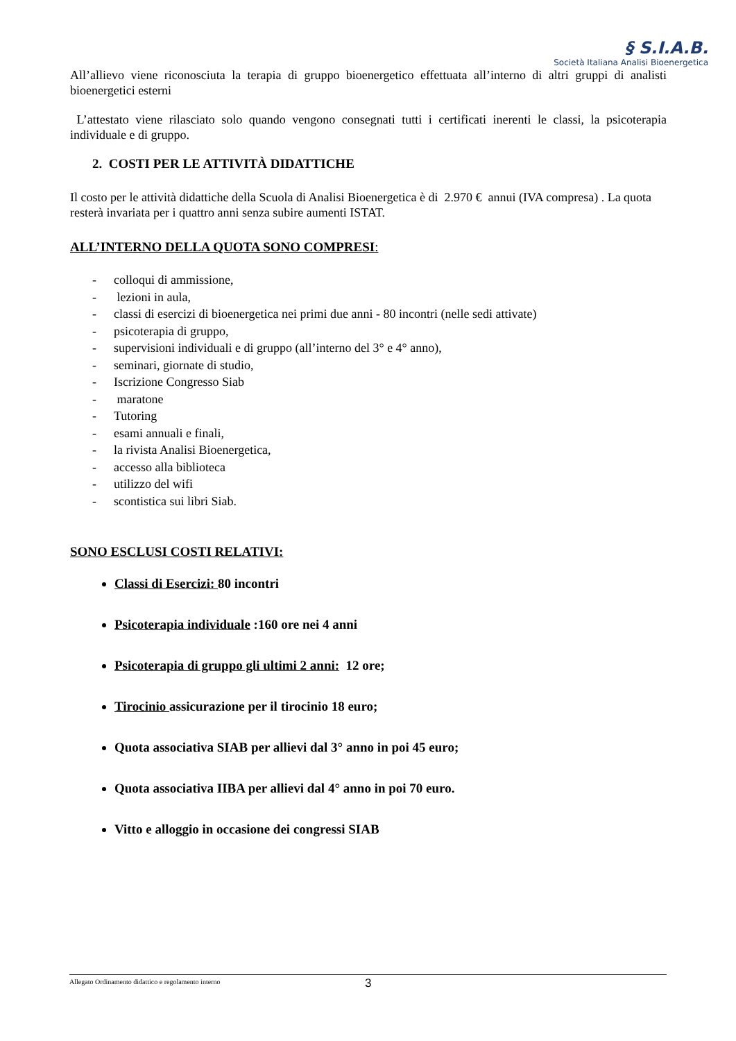§ S.I.A.B.
Società Italiana Analisi Bioenergetica
All’allievo viene riconosciuta la terapia di gruppo bioenergetico effettuata all’interno di altri gruppi di analisti bioenergetici esterni
L’attestato viene rilasciato solo quando vengono consegnati tutti i certificati inerenti le classi, la psicoterapia individuale e di gruppo.
2. COSTI PER LE ATTIVITÀ DIDATTICHE
Il costo per le attività didattiche della Scuola di Analisi Bioenergetica è di 2.970 € annui (IVA compresa) . La quota resterà invariata per i quattro anni senza subire aumenti ISTAT.
ALL’INTERNO DELLA QUOTA SONO COMPRESI:
- colloqui di ammissione,
- lezioni in aula,
- classi di esercizi di bioenergetica nei primi due anni - 80 incontri (nelle sedi attivate)
- psicoterapia di gruppo,
- supervisioni individuali e di gruppo (all’interno del 3° e 4° anno),
- seminari, giornate di studio,
- Iscrizione Congresso Siab
- maratone
- Tutoring
- esami annuali e finali,
- la rivista Analisi Bioenergetica,
- accesso alla biblioteca
- utilizzo del wifi
- scontistica sui libri Siab.
SONO ESCLUSI COSTI RELATIVI:
Classi di Esercizi: 80 incontri
Psicoterapia individuale :160 ore nei 4 anni
Psicoterapia di gruppo gli ultimi 2 anni: 12 ore;
Tirocinio assicurazione per il tirocinio 18 euro;
Quota associativa SIAB per allievi dal 3° anno in poi 45 euro;
Quota associativa IIBA per allievi dal 4° anno in poi 70 euro.
Vitto e alloggio in occasione dei congressi SIAB
Allegato Ordinamento didattico e regolamento interno 3